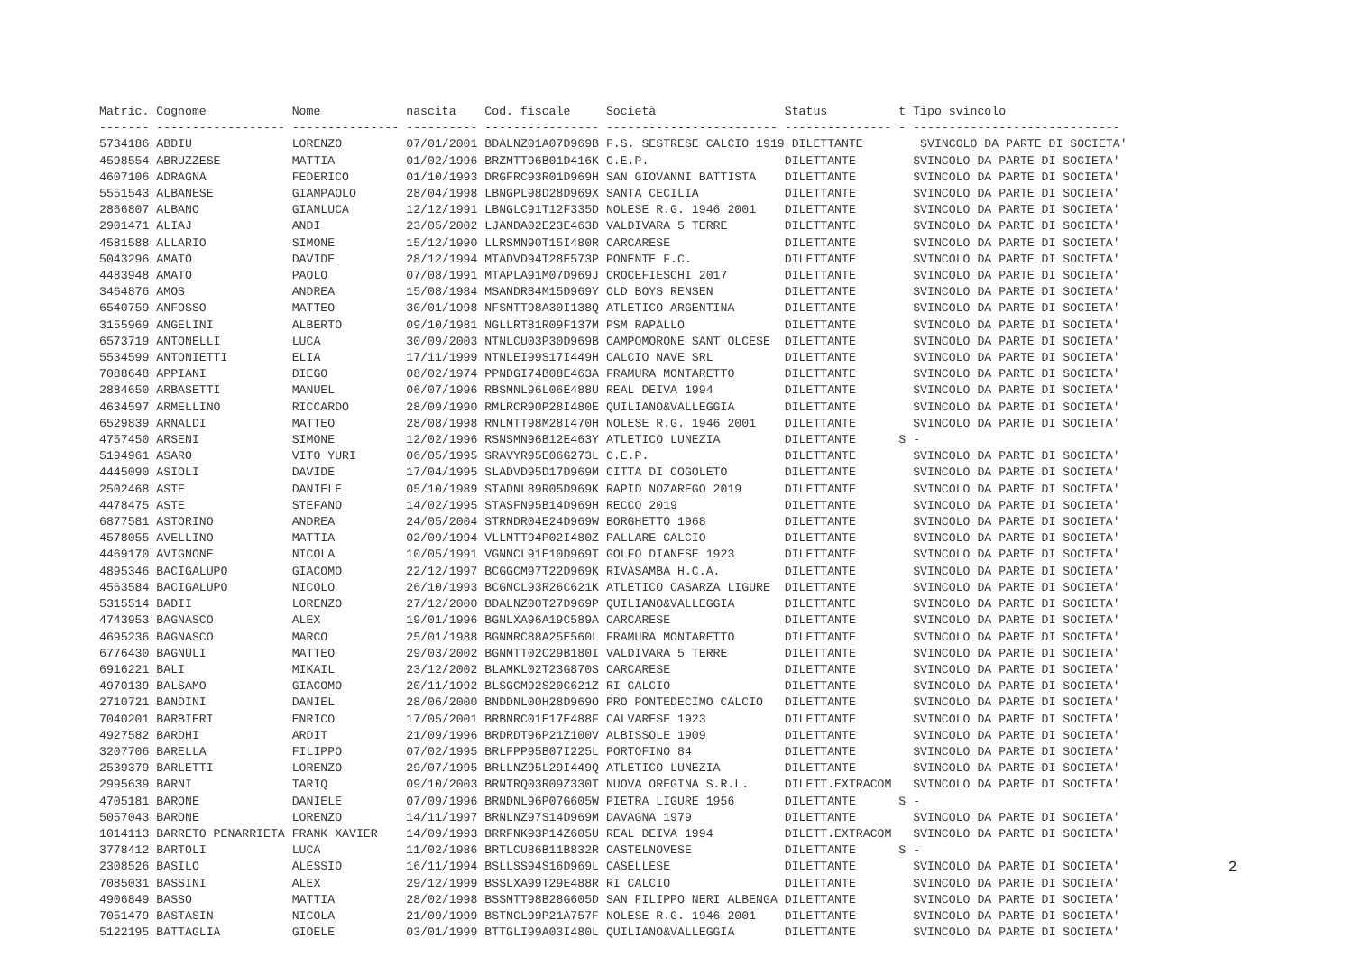| Matric. Cognome Nome nascita Cod. fiscale Società Status t Tipo svincolo ------- ------------------ --------------- ---------- ---------------- ------------------------ --------------- - ----------------------------- 5734186 ABDIU LORENZO 07/01/2001 BDALNZ01A07D969B F.S. SESTRESE CALCIO 1919 DILETTANTE SVINCOLO DA PARTE DI SOCIETA' 4598554 ABRUZZESE MATTIA 01/02/1996 BRZMTT96B01D416K C.E.P. DILETTANTE SVINCOLO DA PARTE DI SOCIETA' 4607106 ADRAGNA FEDERICO 01/10/1993 DRGFRC93R01D969H SAN GIOVANNI BATTISTA DILETTANTE SVINCOLO DA PARTE DI SOCIETA' 5551543 ALBANESE GIAMPAOLO 28/04/1998 LBNGPL98D28D969X SANTA CECILIA DILETTANTE SVINCOLO DA PARTE DI SOCIETA' 2866807 ALBANO GIANLUCA 12/12/1991 LBNGLC91T12F335D NOLESE R.G. 1946 2001 DILETTANTE SVINCOLO DA PARTE DI SOCIETA' 2901471 ALIAJ ANDI 23/05/2002 LJANDA02E23E463D VALDIVARA 5 TERRE DILETTANTE SVINCOLO DA PARTE DI SOCIETA' 4581588 ALLARIO SIMONE 15/12/1990 LLRSMN90T15I480R CARCARESE DILETTANTE SVINCOLO DA PARTE DI SOCIETA' 5043296 AMATO DAVIDE 28/12/1994 MTADVD94T28E573P PONENTE F.C. DILETTANTE SVINCOLO DA PARTE DI SOCIETA' 4483948 AMATO PAOLO 07/08/1991 MTAPLA91M07D969J CROCEFIESCHI 2017 DILETTANTE SVINCOLO DA PARTE DI SOCIETA' 3464876 AMOS ANDREA 15/08/1984 MSANDR84M15D969Y OLD BOYS RENSEN DILETTANTE SVINCOLO DA PARTE DI SOCIETA' 6540759 ANFOSSO MATTEO 30/01/1998 NFSMTT98A30I138Q ATLETICO ARGENTINA DILETTANTE SVINCOLO DA PARTE DI SOCIETA' 3155969 ANGELINI ALBERTO 09/10/1981 NGLLRT81R09F137M PSM RAPALLO DILETTANTE SVINCOLO DA PARTE DI SOCIETA' 6573719 ANTONELLI LUCA 30/09/2003 NTNLCU03P30D969B CAMPOMORONE SANT OLCESE DILETTANTE SVINCOLO DA PARTE DI SOCIETA' 5534599 ANTONIETTI ELIA 17/11/1999 NTNLEI99S17I449H CALCIO NAVE SRL DILETTANTE SVINCOLO DA PARTE DI SOCIETA' 7088648 APPIANI DIEGO 08/02/1974 PPNDGI74B08E463A FRAMURA MONTARETTO DILETTANTE SVINCOLO DA PARTE DI SOCIETA' 2884650 ARBASETTI MANUEL 06/07/1996 RBSMNL96L06E488U REAL DEIVA 1994 DILETTANTE SVINCOLO DA PARTE DI SOCIETA' 4634597 ARMELLINO RICCARDO 28/09/1990 RMLRCR90P28I480E QUILIANO&VALLEGGIA DILETTANTE SVINCOLO DA PARTE DI SOCIETA' 6529839 ARNALDI MATTEO 28/08/1998 RNLMTT98M28I470H NOLESE R.G. 1946 2001 DILETTANTE SVINCOLO DA PARTE DI SOCIETA' 4757450 ARSENI SIMONE 12/02/1996 RSNSMN96B12E463Y ATLETICO LUNEZIA DILETTANTE S - 5194961 ASARO VITO YURI 06/05/1995 SRAVYR95E06G273L C.E.P. DILETTANTE SVINCOLO DA PARTE DI SOCIETA' 4445090 ASIOLI DAVIDE 17/04/1995 SLADVD95D17D969M CITTA DI COGOLETO DILETTANTE SVINCOLO DA PARTE DI SOCIETA' 2502468 ASTE DANIELE 05/10/1989 STADNL89R05D969K RAPID NOZAREGO 2019 DILETTANTE SVINCOLO DA PARTE DI SOCIETA' 4478475 ASTE STEFANO 14/02/1995 STASFN95B14D969H RECCO 2019 DILETTANTE SVINCOLO DA PARTE DI SOCIETA' 6877581 ASTORINO ANDREA 24/05/2004 STRNDR04E24D969W BORGHETTO 1968 DILETTANTE SVINCOLO DA PARTE DI SOCIETA' 4578055 AVELLINO MATTIA 02/09/1994 VLLMTT94P02I480Z PALLARE CALCIO DILETTANTE SVINCOLO DA PARTE DI SOCIETA' 4469170 AVIGNONE NICOLA 10/05/1991 VGNNCL91E10D969T GOLFO DIANESE 1923 DILETTANTE SVINCOLO DA PARTE DI SOCIETA' 4895346 BACIGALUPO GIACOMO 22/12/1997 BCGGCM97T22D969K RIVASAMBA H.C.A. DILETTANTE SVINCOLO DA PARTE DI SOCIETA' 4563584 BACIGALUPO NICOLO 26/10/1993 BCGNCL93R26C621K ATLETICO CASARZA LIGURE DILETTANTE SVINCOLO DA PARTE DI SOCIETA' 5315514 BADII LORENZO 27/12/2000 BDALNZ00T27D969P QUILIANO&VALLEGGIA DILETTANTE SVINCOLO DA PARTE DI SOCIETA' 4743953 BAGNASCO ALEX 19/01/1996 BGNLXA96A19C589A CARCARESE DILETTANTE SVINCOLO DA PARTE DI SOCIETA' 4695236 BAGNASCO MARCO 25/01/1988 BGNMRC88A25E560L FRAMURA MONTARETTO DILETTANTE SVINCOLO DA PARTE DI SOCIETA' 6776430 BAGNULI MATTEO 29/03/2002 BGNMTT02C29B180I VALDIVARA 5 TERRE DILETTANTE SVINCOLO DA PARTE DI SOCIETA' 6916221 BALI MIKAIL 23/12/2002 BLAMKL02T23G870S CARCARESE DILETTANTE SVINCOLO DA PARTE DI SOCIETA' 4970139 BALSAMO GIACOMO 20/11/1992 BLSGCM92S20C621Z RI CALCIO DILETTANTE SVINCOLO DA PARTE DI SOCIETA' 2710721 BANDINI DANIEL 28/06/2000 BNDDNL00H28D969O PRO PONTEDECIMO CALCIO DILETTANTE SVINCOLO DA PARTE DI SOCIETA' 7040201 BARBIERI ENRICO 17/05/2001 BRBNRC01E17E488F CALVARESE 1923 DILETTANTE SVINCOLO DA PARTE DI SOCIETA' 4927582 BARDHI ARDIT 21/09/1996 BRDRDT96P21Z100V ALBISSOLE 1909 DILETTANTE SVINCOLO DA PARTE DI SOCIETA' 3207706 BARELLA FILIPPO 07/02/1995 BRLFPP95B07I225L PORTOFINO 84 DILETTANTE SVINCOLO DA PARTE DI SOCIETA' 2539379 BARLETTI LORENZO 29/07/1995 BRLLNZ95L29I449Q ATLETICO LUNEZIA DILETTANTE SVINCOLO DA PARTE DI SOCIETA' 2995639 BARNI TARIQ 09/10/2003 BRNTRQ03R09Z330T NUOVA OREGINA S.R.L. DILETT.EXTRACOM SVINCOLO DA PARTE DI SOCIETA' 4705181 BARONE DANIELE 07/09/1996 BRNDNL96P07G605W PIETRA LIGURE 1956 DILETTANTE S - 5057043 BARONE LORENZO 14/11/1997 BRNLNZ97S14D969M DAVAGNA 1979 DILETTANTE SVINCOLO DA PARTE DI SOCIETA' 1014113 BARRETO PENARRIETA FRANK XAVIER 14/09/1993 BRRFNK93P14Z605U REAL DEIVA 1994 DILETT.EXTRACOM SVINCOLO DA PARTE DI SOCIETA' 3778412 BARTOLI LUCA 11/02/1986 BRTLCU86B11B832R CASTELNOVESE DILETTANTE S - 2308526 BASILO ALESSIO 16/11/1994 BSLLSS94S16D969L CASELLESE DILETTANTE SVINCOLO DA PARTE DI SOCIETA' 7085031 BASSINI ALEX 29/12/1999 BSSLXA99T29E488R RI CALCIO DILETTANTE SVINCOLO DA PARTE DI SOCIETA' 4906849 BASSO MATTIA 28/02/1998 BSSMTT98B28G605D SAN FILIPPO NERI ALBENGA DILETTANTE SVINCOLO DA PARTE DI SOCIETA' 7051479 BASTASIN NICOLA 21/09/1999 BSTNCL99P21A757F NOLESE R.G. 1946 2001 DILETTANTE SVINCOLO DA PARTE DI SOCIETA' 5122195 BATTAGLIA GIOELE 03/01/1999 BTTGLI99A03I480L QUILIANO&VALLEGGIA DILETTANTE SVINCOLO DA PARTE DI SOCIETA' |
2